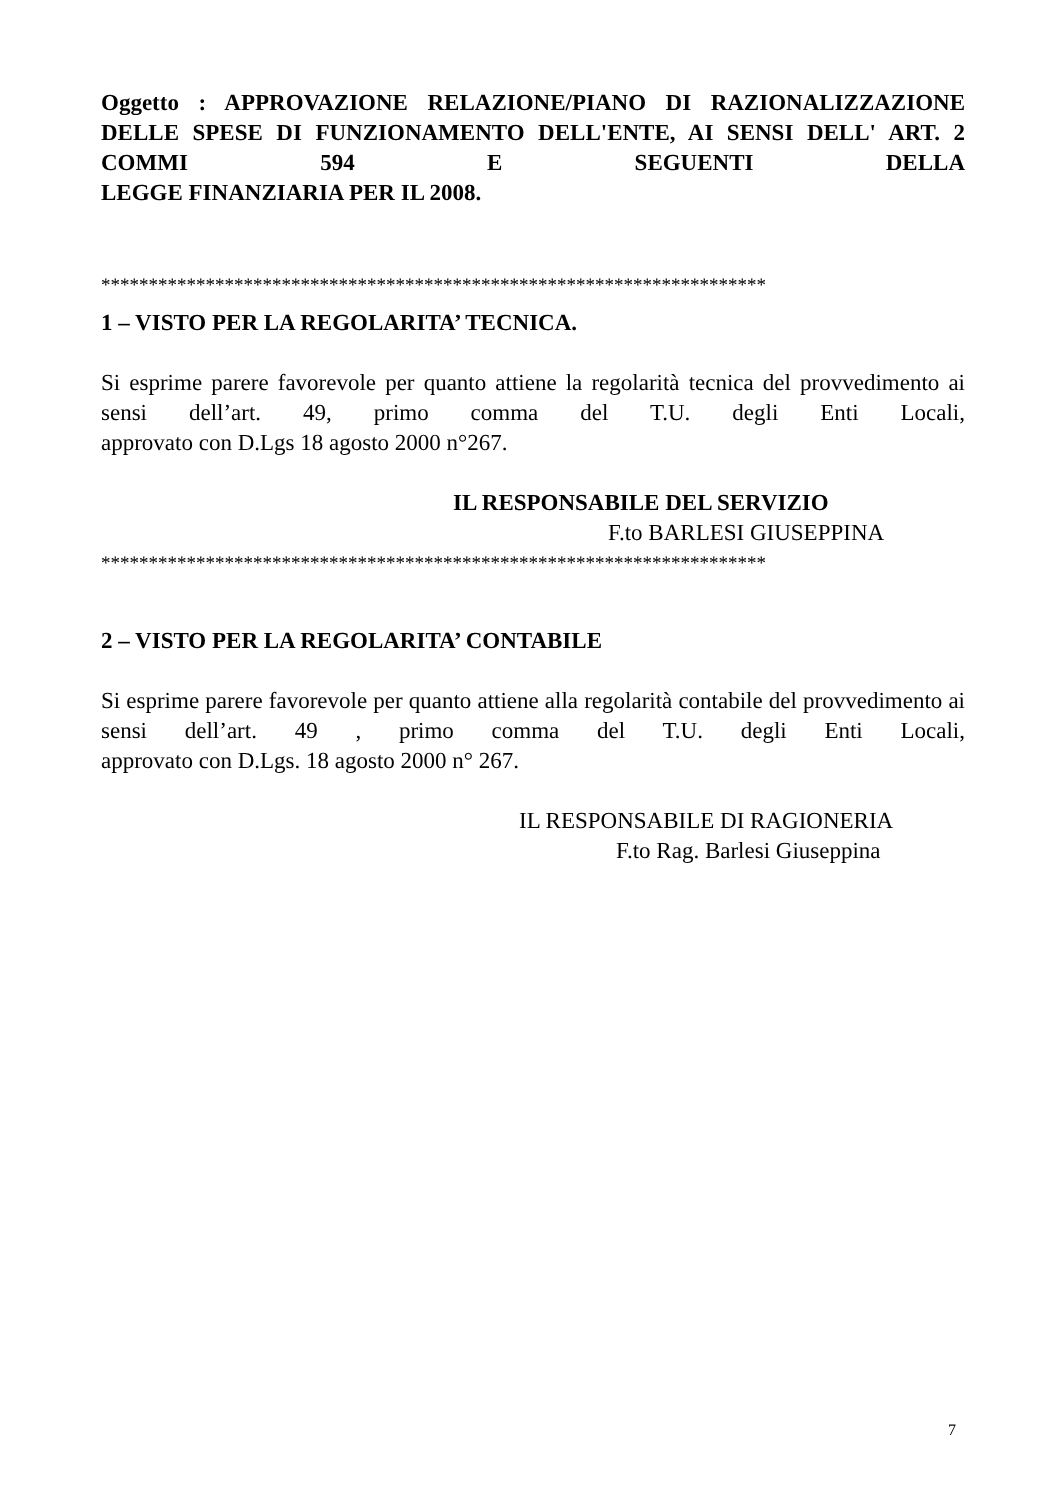Oggetto : APPROVAZIONE RELAZIONE/PIANO DI RAZIONALIZZAZIONE DELLE SPESE DI FUNZIONAMENTO DELL'ENTE, AI SENSI DELL' ART. 2 COMMI 594 E SEGUENTI DELLA
LEGGE FINANZIARIA PER IL 2008.
**********************************************************************
1 – VISTO PER LA REGOLARITA’ TECNICA.
Si esprime parere favorevole per quanto attiene la regolarità tecnica del provvedimento ai sensi dell’art. 49, primo comma del T.U. degli Enti Locali,
approvato con D.Lgs 18 agosto 2000 n°267.
IL RESPONSABILE DEL SERVIZIO
F.to BARLESI GIUSEPPINA
**********************************************************************
2 – VISTO PER LA REGOLARITA’ CONTABILE
Si esprime parere favorevole per quanto attiene alla regolarità contabile del provvedimento ai sensi dell’art. 49 , primo comma del T.U. degli Enti Locali,
approvato con D.Lgs. 18 agosto 2000 n° 267.
IL RESPONSABILE DI RAGIONERIA
F.to Rag. Barlesi Giuseppina
7